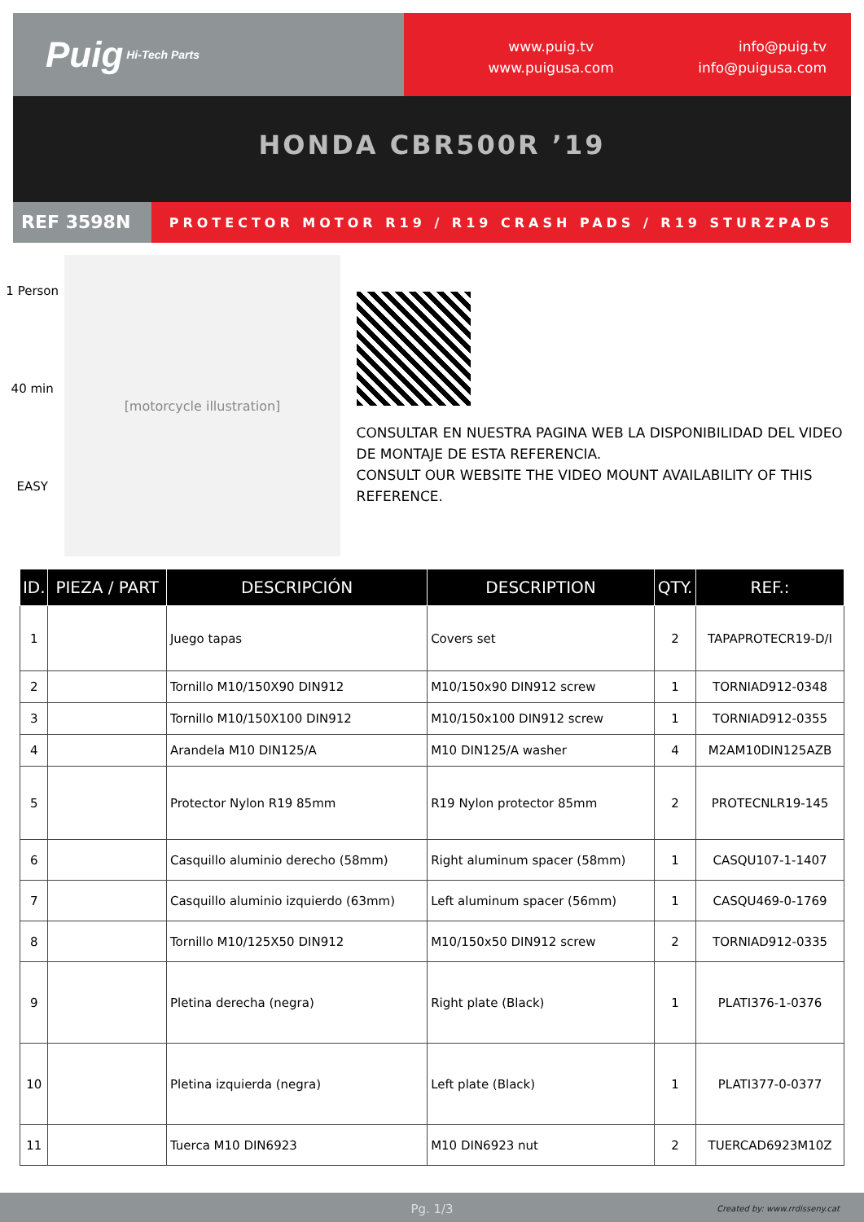Puig Hi-Tech Parts
www.puig.tv
www.puigusa.com
info@puig.tv
info@puigusa.com
HONDA CBR500R ’19
REF 3598N
PROTECTOR MOTOR R19 / R19 CRASH PADS / R19 STURZPADS
1 Person
40 min
EASY
[motorcycle illustration]
CONSULTAR EN NUESTRA PAGINA WEB LA DISPONIBILIDAD DEL VIDEO DE MONTAJE DE ESTA REFERENCIA.
CONSULT OUR WEBSITE THE VIDEO MOUNT AVAILABILITY OF THIS REFERENCE.
| ID. | PIEZA / PART | DESCRIPCIÓN | DESCRIPTION | QTY. | REF.: |
| --- | --- | --- | --- | --- | --- |
| 1 | | Juego tapas | Covers set | 2 | TAPAPROTECR19-D/I |
| 2 | | Tornillo M10/150X90 DIN912 | M10/150x90 DIN912 screw | 1 | TORNIAD912-0348 |
| 3 | | Tornillo M10/150X100 DIN912 | M10/150x100 DIN912 screw | 1 | TORNIAD912-0355 |
| 4 | | Arandela M10 DIN125/A | M10 DIN125/A washer | 4 | M2AM10DIN125AZB |
| 5 | | Protector Nylon R19 85mm | R19 Nylon protector 85mm | 2 | PROTECNLR19-145 |
| 6 | | Casquillo aluminio derecho (58mm) | Right aluminum spacer (58mm) | 1 | CASQU107-1-1407 |
| 7 | | Casquillo aluminio izquierdo (63mm) | Left aluminum spacer (56mm) | 1 | CASQU469-0-1769 |
| 8 | | Tornillo M10/125X50 DIN912 | M10/150x50 DIN912 screw | 2 | TORNIAD912-0335 |
| 9 | | Pletina derecha (negra) | Right plate (Black) | 1 | PLATI376-1-0376 |
| 10 | | Pletina izquierda (negra) | Left plate (Black) | 1 | PLATI377-0-0377 |
| 11 | | Tuerca M10 DIN6923 | M10 DIN6923 nut | 2 | TUERCAD6923M10Z |
Pg. 1/3 Created by: www.rrdisseny.cat